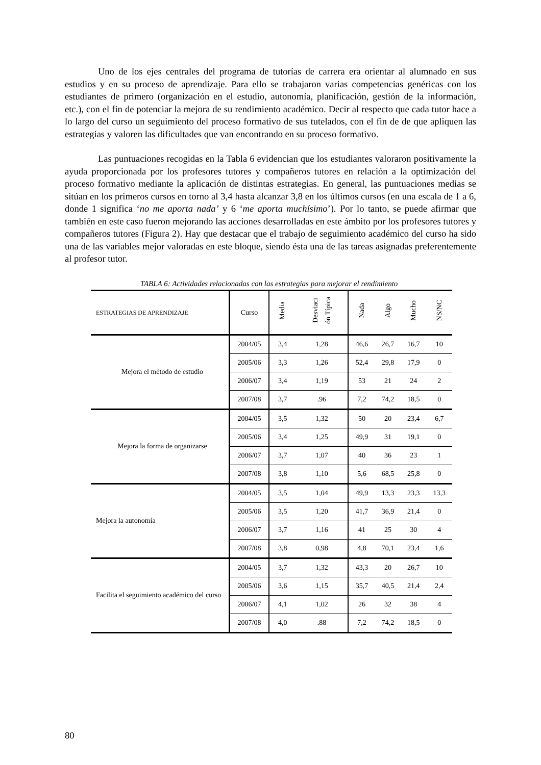Uno de los ejes centrales del programa de tutorías de carrera era orientar al alumnado en sus estudios y en su proceso de aprendizaje. Para ello se trabajaron varias competencias genéricas con los estudiantes de primero (organización en el estudio, autonomía, planificación, gestión de la información, etc.), con el fin de potenciar la mejora de su rendimiento académico. Decir al respecto que cada tutor hace a lo largo del curso un seguimiento del proceso formativo de sus tutelados, con el fin de de que apliquen las estrategias y valoren las dificultades que van encontrando en su proceso formativo.
Las puntuaciones recogidas en la Tabla 6 evidencian que los estudiantes valoraron positivamente la ayuda proporcionada por los profesores tutores y compañeros tutores en relación a la optimización del proceso formativo mediante la aplicación de distintas estrategias. En general, las puntuaciones medias se sitúan en los primeros cursos en torno al 3,4 hasta alcanzar 3,8 en los últimos cursos (en una escala de 1 a 6, donde 1 significa ‘no me aporta nada’ y 6 ‘me aporta muchísimo’). Por lo tanto, se puede afirmar que también en este caso fueron mejorando las acciones desarrolladas en este ámbito por los profesores tutores y compañeros tutores (Figura 2). Hay que destacar que el trabajo de seguimiento académico del curso ha sido una de las variables mejor valoradas en este bloque, siendo ésta una de las tareas asignadas preferentemente al profesor tutor.
TABLA 6: Actividades relacionadas con las estrategias para mejorar el rendimiento
| E STRATEGIAS DE APRENDIZAJE | Curso | Media | Desviaci ón Típica | Nada | Algo | Mucho | NS/NC |
| --- | --- | --- | --- | --- | --- | --- | --- |
| Mejora el método de estudio | 2004/05 | 3,4 | 1,28 | 46,6 | 26,7 | 16,7 | 10 |
| | 2005/06 | 3,3 | 1,26 | 52,4 | 29,8 | 17,9 | 0 |
| | 2006/07 | 3,4 | 1,19 | 53 | 21 | 24 | 2 |
| | 2007/08 | 3,7 | .96 | 7,2 | 74,2 | 18,5 | 0 |
| Mejora la forma de organizarse | 2004/05 | 3,5 | 1,32 | 50 | 20 | 23,4 | 6,7 |
| | 2005/06 | 3,4 | 1,25 | 49,9 | 31 | 19,1 | 0 |
| | 2006/07 | 3,7 | 1,07 | 40 | 36 | 23 | 1 |
| | 2007/08 | 3,8 | 1,10 | 5,6 | 68,5 | 25,8 | 0 |
| Mejora la autonomía | 2004/05 | 3,5 | 1,04 | 49,9 | 13,3 | 23,3 | 13,3 |
| | 2005/06 | 3,5 | 1,20 | 41,7 | 36,9 | 21,4 | 0 |
| | 2006/07 | 3,7 | 1,16 | 41 | 25 | 30 | 4 |
| | 2007/08 | 3,8 | 0,98 | 4,8 | 70,1 | 23,4 | 1,6 |
| Facilita el seguimiento académico del curso | 2004/05 | 3,7 | 1,32 | 43,3 | 20 | 26,7 | 10 |
| | 2005/06 | 3,6 | 1,15 | 35,7 | 40,5 | 21,4 | 2,4 |
| | 2006/07 | 4,1 | 1,02 | 26 | 32 | 38 | 4 |
| | 2007/08 | 4,0 | .88 | 7,2 | 74,2 | 18,5 | 0 |
80